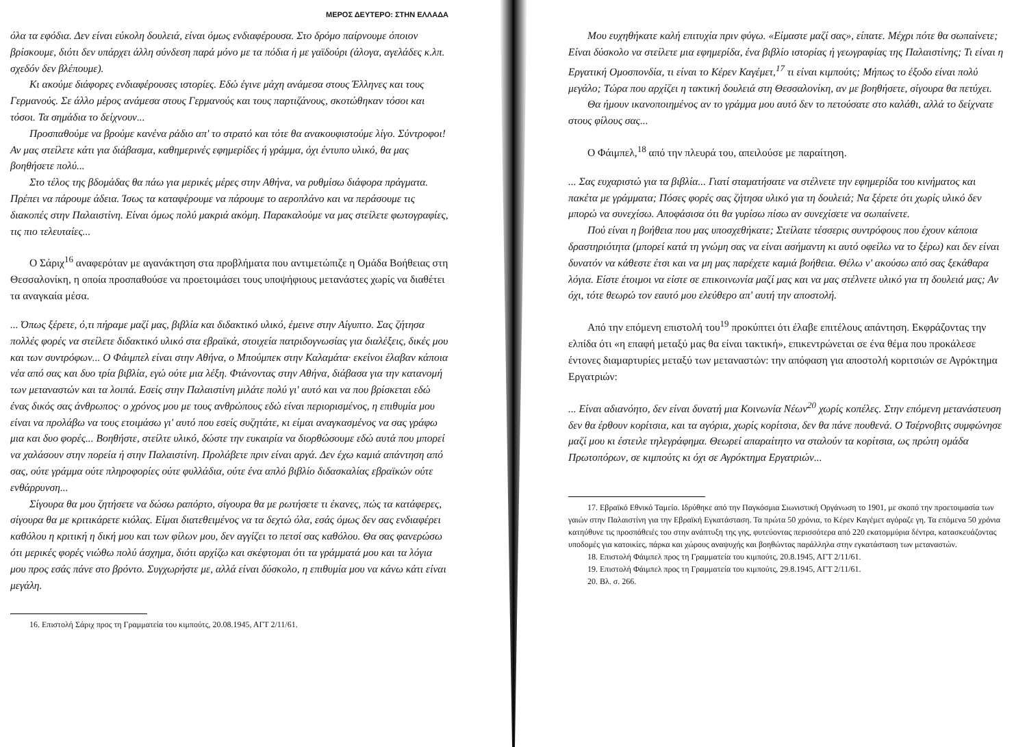ΜΕΡΟΣ ΔΕΥΤΕΡΟ: ΣΤΗΝ ΕΛΛΑΔΑ
όλα τα εφόδια. Δεν είναι εύκολη δουλειά, είναι όμως ενδιαφέρουσα. Στο δρόμο παίρνουμε όποιον βρίσκουμε, διότι δεν υπάρχει άλλη σύνδεση παρά μόνο με τα πόδια ή με γαϊδούρι (άλογα, αγελάδες κ.λπ. σχεδόν δεν βλέπουμε).
Κι ακούμε διάφορες ενδιαφέρουσες ιστορίες. Εδώ έγινε μάχη ανάμεσα στους Έλληνες και τους Γερμανούς. Σε άλλο μέρος ανάμεσα στους Γερμανούς και τους παρτιζάνους, σκοτώθηκαν τόσοι και τόσοι. Τα σημάδια το δείχνουν...
Προσπαθούμε να βρούμε κανένα ράδιο απ' το στρατό και τότε θα ανακουφιστούμε λίγο. Σύντροφοι! Αν μας στείλετε κάτι για διάβασμα, καθημερινές εφημερίδες ή γράμμα, όχι έντυπο υλικό, θα μας βοηθήσετε πολύ...
Στο τέλος της βδομάδας θα πάω για μερικές μέρες στην Αθήνα, να ρυθμίσω διάφορα πράγματα. Πρέπει να πάρουμε άδεια. Ίσως τα καταφέρουμε να πάρουμε το αεροπλάνο και να περάσουμε τις διακοπές στην Παλαιστίνη. Είναι όμως πολύ μακριά ακόμη. Παρακαλούμε να μας στείλετε φωτογραφίες, τις πιο τελευταίες...
Ο Σάριχ<sup>16</sup> αναφερόταν με αγανάκτηση στα προβλήματα που αντιμετώπιζε η Ομάδα Βοήθειας στη Θεσσαλονίκη, η οποία προσπαθούσε να προετοιμάσει τους υποψήφιους μετανάστες χωρίς να διαθέτει τα αναγκαία μέσα.
... Όπως ξέρετε, ό,τι πήραμε μαζί μας, βιβλία και διδακτικό υλικό, έμεινε στην Αίγυπτο. Σας ζήτησα πολλές φορές να στείλετε διδακτικό υλικό στα εβραϊκά, στοιχεία πατριδογνωσίας για διαλέξεις, δικές μου και των συντρόφων... Ο Φάιμπελ είναι στην Αθήνα, ο Μπούμπεκ στην Καλαμάτα· εκείνοι έλαβαν κάποια νέα από σας και δυο τρία βιβλία, εγώ ούτε μια λέξη. Φτάνοντας στην Αθήνα, διάβασα για την κατανομή των μεταναστών και τα λοιπά. Εσείς στην Παλαιστίνη μιλάτε πολύ γι' αυτό και να που βρίσκεται εδώ ένας δικός σας άνθρωπος· ο χρόνος μου με τους ανθρώπους εδώ είναι περιορισμένος, η επιθυμία μου είναι να προλάβω να τους ετοιμάσω γι' αυτό που εσείς συζητάτε, κι είμαι αναγκασμένος να σας γράφω μια και δυο φορές... Βοηθήστε, στείλτε υλικό, δώστε την ευκαιρία να διορθώσουμε εδώ αυτά που μπορεί να χαλάσουν στην πορεία ή στην Παλαιστίνη. Προλάβετε πριν είναι αργά. Δεν έχω καμιά απάντηση από σας, ούτε γράμμα ούτε πληροφορίες ούτε φυλλάδια, ούτε ένα απλό βιβλίο διδασκαλίας εβραϊκών ούτε ενθάρρυνση...
Σίγουρα θα μου ζητήσετε να δώσω ραπόρτο, σίγουρα θα με ρωτήσετε τι έκανες, πώς τα κατάφερες, σίγουρα θα με κριτικάρετε κιόλας. Είμαι διατεθειμένος να τα δεχτώ όλα, εσάς όμως δεν σας ενδιαφέρει καθόλου η κριτική η δική μου και των φίλων μου, δεν αγγίζει το πετσί σας καθόλου. Θα σας φανερώσω ότι μερικές φορές νιώθω πολύ άσχημα, διότι αρχίζω και σκέφτομαι ότι τα γράμματά μου και τα λόγια μου προς εσάς πάνε στο βρόντο. Συγχωρήστε με, αλλά είναι δύσκολο, η επιθυμία μου να κάνω κάτι είναι μεγάλη.
16. Επιστολή Σάριχ προς τη Γραμματεία του κιμπούτς, 20.08.1945, ΑΓΤ 2/11/61.
Μου ευχηθήκατε καλή επιτυχία πριν φύγω. «Είμαστε μαζί σας», είπατε. Μέχρι πότε θα σωπαίνετε; Είναι δύσκολο να στείλετε μια εφημερίδα, ένα βιβλίο ιστορίας ή γεωγραφίας της Παλαιστίνης; Τι είναι η Εργατική Ομοσπονδία, τι είναι το Κέρεν Καγέμετ,<sup>17</sup> τι είναι κιμπούτς; Μήπως το έξοδο είναι πολύ μεγάλο; Τώρα που αρχίζει η τακτική δουλειά στη Θεσσαλονίκη, αν με βοηθήσετε, σίγουρα θα πετύχει.
Θα ήμουν ικανοποιημένος αν το γράμμα μου αυτό δεν το πετούσατε στο καλάθι, αλλά το δείχνατε στους φίλους σας...
Ο Φάιμπελ,<sup>18</sup> από την πλευρά του, απειλούσε με παραίτηση.
... Σας ευχαριστώ για τα βιβλία... Γιατί σταματήσατε να στέλνετε την εφημερίδα του κινήματος και πακέτα με γράμματα; Πόσες φορές σας ζήτησα υλικό για τη δουλειά; Να ξέρετε ότι χωρίς υλικό δεν μπορώ να συνεχίσω. Αποφάσισα ότι θα γυρίσω πίσω αν συνεχίσετε να σωπαίνετε.
Πού είναι η βοήθεια που μας υποσχεθήκατε; Στείλατε τέσσερις συντρόφους που έχουν κάποια δραστηριότητα (μπορεί κατά τη γνώμη σας να είναι ασήμαντη κι αυτό οφείλω να το ξέρω) και δεν είναι δυνατόν να κάθεστε έτσι και να μη μας παρέχετε καμιά βοήθεια. Θέλω ν' ακούσω από σας ξεκάθαρα λόγια. Είστε έτοιμοι να είστε σε επικοινωνία μαζί μας και να μας στέλνετε υλικό για τη δουλειά μας; Αν όχι, τότε θεωρώ τον εαυτό μου ελεύθερο απ' αυτή την αποστολή.
Από την επόμενη επιστολή του<sup>19</sup> προκύπτει ότι έλαβε επιτέλους απάντηση. Εκφράζοντας την ελπίδα ότι «η επαφή μεταξύ μας θα είναι τακτική», επικεντρώνεται σε ένα θέμα που προκάλεσε έντονες διαμαρτυρίες μεταξύ των μεταναστών: την απόφαση για αποστολή κοριτσιών σε Αγρόκτημα Εργατριών:
... Είναι αδιανόητο, δεν είναι δυνατή μια Κοινωνία Νέων<sup>20</sup> χωρίς κοπέλες. Στην επόμενη μετανάστευση δεν θα έρθουν κορίτσια, και τα αγόρια, χωρίς κορίτσια, δεν θα πάνε πουθενά. Ο Τσέρνοβιτς συμφώνησε μαζί μου κι έστειλε τηλεγράφημα. Θεωρεί απαραίτητο να σταλούν τα κορίτσια, ως πρώτη ομάδα Πρωτοπόρων, σε κιμπούτς κι όχι σε Αγρόκτημα Εργατριών...
17. Εβραϊκό Εθνικό Ταμείο. Ιδρύθηκε από την Παγκόσμια Σιωνιστική Οργάνωση το 1901, με σκοπό την προετοιμασία των γαιών στην Παλαιστίνη για την Εβραϊκή Εγκατάσταση. Τα πρώτα 50 χρόνια, το Κέρεν Καγέμετ αγόραζε γη. Τα επόμενα 50 χρόνια κατηύθυνε τις προσπάθειές του στην ανάπτυξη της γης, φυτεύοντας περισσότερα από 220 εκατομμύρια δέντρα, κατασκευάζοντας υποδομές για κατοικίες, πάρκα και χώρους αναψυχής και βοηθώντας παράλληλα στην εγκατάσταση των μεταναστών.
18. Επιστολή Φάιμπελ προς τη Γραμματεία του κιμπούτς, 20.8.1945, ΑΓΤ 2/11/61.
19. Επιστολή Φάιμπελ προς τη Γραμματεία του κιμπούτς, 29.8.1945, ΑΓΤ 2/11/61.
20. Βλ. σ. 266.